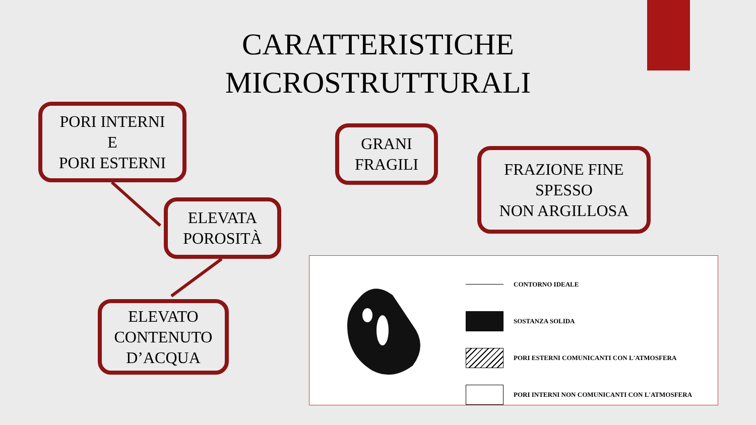CARATTERISTICHE MICROSTRUTTURALI
PORI INTERNI
E
PORI ESTERNI
GRANI
FRAGILI
FRAZIONE FINE
SPESSO
NON ARGILLOSA
ELEVATA
POROSITÀ
ELEVATO
CONTENUTO
D’ACQUA
CONTORNO IDEALE
SOSTANZA SOLIDA
PORI ESTERNI COMUNICANTI CON L'ATMOSFERA
PORI INTERNI NON COMUNICANTI CON L'ATMOSFERA